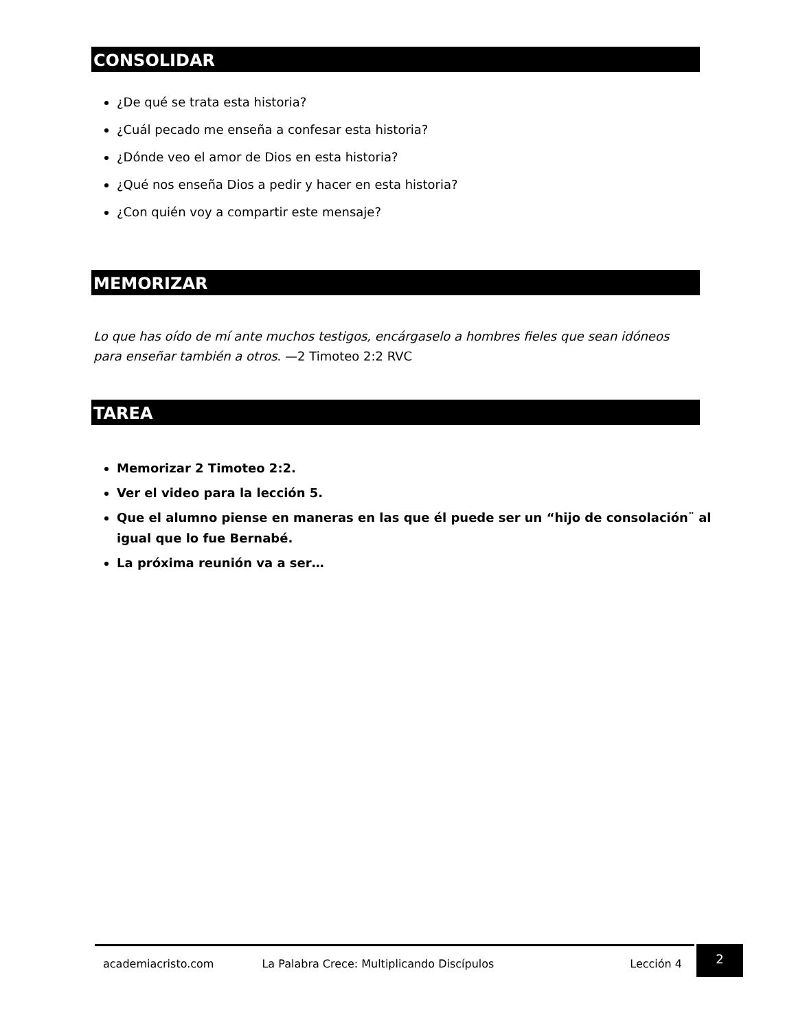CONSOLIDAR
¿De qué se trata esta historia?
¿Cuál pecado me enseña a confesar esta historia?
¿Dónde veo el amor de Dios en esta historia?
¿Qué nos enseña Dios a pedir y hacer en esta historia?
¿Con quién voy a compartir este mensaje?
MEMORIZAR
Lo que has oído de mí ante muchos testigos, encárgaselo a hombres fieles que sean idóneos para enseñar también a otros. —2 Timoteo 2:2 RVC
TAREA
Memorizar 2 Timoteo 2:2.
Ver el video para la lección 5.
Que el alumno piense en maneras en las que él puede ser un “hijo de consolación¨ al igual que lo fue Bernabé.
La próxima reunión va a ser…
academiacristo.com La Palabra Crece: Multiplicando Discípulos Lección 4 2